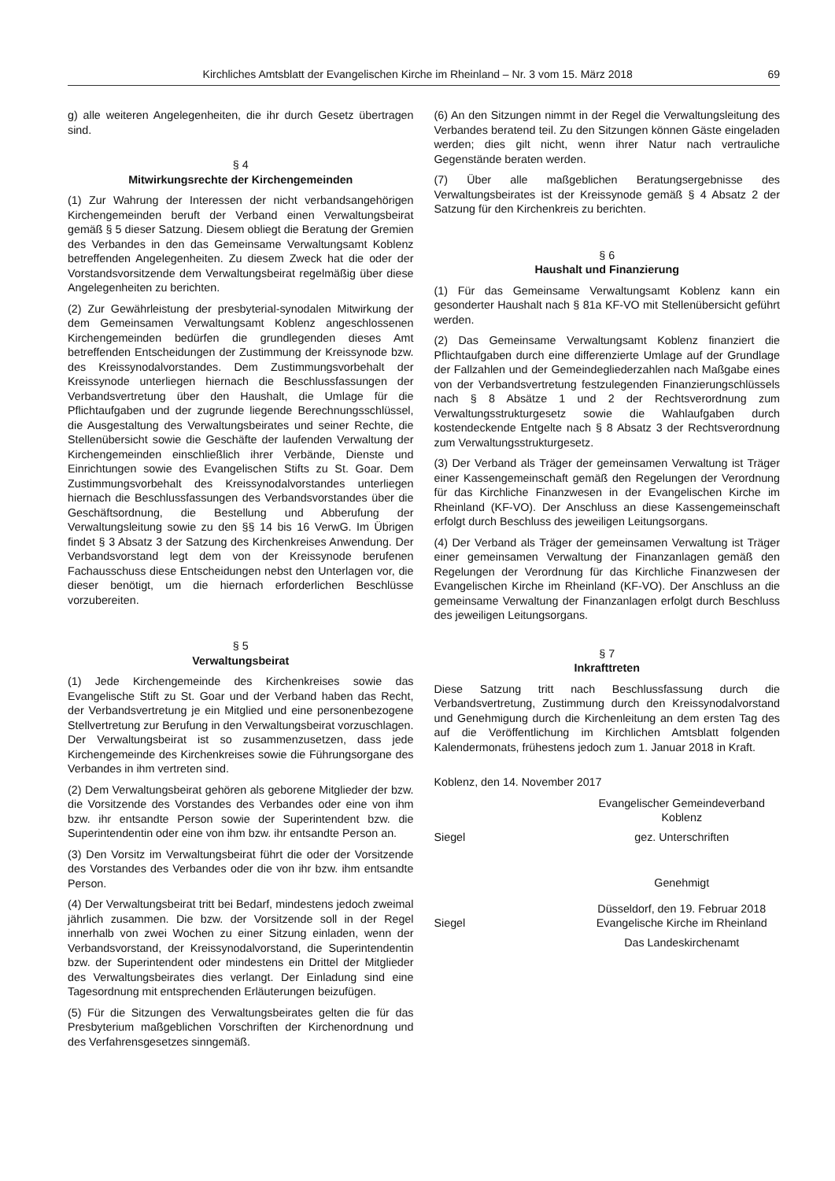Kirchliches Amtsblatt der Evangelischen Kirche im Rheinland – Nr. 3 vom 15. März 2018 69
g) alle weiteren Angelegenheiten, die ihr durch Gesetz übertragen sind.
§ 4
Mitwirkungsrechte der Kirchengemeinden
(1) Zur Wahrung der Interessen der nicht verbandsangehörigen Kirchengemeinden beruft der Verband einen Verwaltungsbeirat gemäß § 5 dieser Satzung. Diesem obliegt die Beratung der Gremien des Verbandes in den das Gemeinsame Verwaltungsamt Koblenz betreffenden Angelegenheiten. Zu diesem Zweck hat die oder der Vorstandsvorsitzende dem Verwaltungsbeirat regelmäßig über diese Angelegenheiten zu berichten.
(2) Zur Gewährleistung der presbyterial-synodalen Mitwirkung der dem Gemeinsamen Verwaltungsamt Koblenz angeschlossenen Kirchengemeinden bedürfen die grundlegenden dieses Amt betreffenden Entscheidungen der Zustimmung der Kreissynode bzw. des Kreissynodalvorstandes. Dem Zustimmungsvorbehalt der Kreissynode unterliegen hiernach die Beschlussfassungen der Verbandsvertretung über den Haushalt, die Umlage für die Pflichtaufgaben und der zugrunde liegende Berechnungsschlüssel, die Ausgestaltung des Verwaltungsbeirates und seiner Rechte, die Stellenübersicht sowie die Geschäfte der laufenden Verwaltung der Kirchengemeinden einschließlich ihrer Verbände, Dienste und Einrichtungen sowie des Evangelischen Stifts zu St. Goar. Dem Zustimmungsvorbehalt des Kreissynodalvorstandes unterliegen hiernach die Beschlussfassungen des Verbandsvorstandes über die Geschäftsordnung, die Bestellung und Abberufung der Verwaltungsleitung sowie zu den §§ 14 bis 16 VerwG. Im Übrigen findet § 3 Absatz 3 der Satzung des Kirchenkreises Anwendung. Der Verbandsvorstand legt dem von der Kreissynode berufenen Fachausschuss diese Entscheidungen nebst den Unterlagen vor, die dieser benötigt, um die hiernach erforderlichen Beschlüsse vorzubereiten.
§ 5
Verwaltungsbeirat
(1) Jede Kirchengemeinde des Kirchenkreises sowie das Evangelische Stift zu St. Goar und der Verband haben das Recht, der Verbandsvertretung je ein Mitglied und eine personenbezogene Stellvertretung zur Berufung in den Verwaltungsbeirat vorzuschlagen. Der Verwaltungsbeirat ist so zusammenzusetzen, dass jede Kirchengemeinde des Kirchenkreises sowie die Führungsorgane des Verbandes in ihm vertreten sind.
(2) Dem Verwaltungsbeirat gehören als geborene Mitglieder der bzw. die Vorsitzende des Vorstandes des Verbandes oder eine von ihm bzw. ihr entsandte Person sowie der Superintendent bzw. die Superintendentin oder eine von ihm bzw. ihr entsandte Person an.
(3) Den Vorsitz im Verwaltungsbeirat führt die oder der Vorsitzende des Vorstandes des Verbandes oder die von ihr bzw. ihm entsandte Person.
(4) Der Verwaltungsbeirat tritt bei Bedarf, mindestens jedoch zweimal jährlich zusammen. Die bzw. der Vorsitzende soll in der Regel innerhalb von zwei Wochen zu einer Sitzung einladen, wenn der Verbandsvorstand, der Kreissynodalvorstand, die Superintendentin bzw. der Superintendent oder mindestens ein Drittel der Mitglieder des Verwaltungsbeirates dies verlangt. Der Einladung sind eine Tagesordnung mit entsprechenden Erläuterungen beizufügen.
(5) Für die Sitzungen des Verwaltungsbeirates gelten die für das Presbyterium maßgeblichen Vorschriften der Kirchenordnung und des Verfahrensgesetzes sinngemäß.
(6) An den Sitzungen nimmt in der Regel die Verwaltungsleitung des Verbandes beratend teil. Zu den Sitzungen können Gäste eingeladen werden; dies gilt nicht, wenn ihrer Natur nach vertrauliche Gegenstände beraten werden.
(7) Über alle maßgeblichen Beratungsergebnisse des Verwaltungsbeirates ist der Kreissynode gemäß § 4 Absatz 2 der Satzung für den Kirchenkreis zu berichten.
§ 6
Haushalt und Finanzierung
(1) Für das Gemeinsame Verwaltungsamt Koblenz kann ein gesonderter Haushalt nach § 81a KF-VO mit Stellenübersicht geführt werden.
(2) Das Gemeinsame Verwaltungsamt Koblenz finanziert die Pflichtaufgaben durch eine differenzierte Umlage auf der Grundlage der Fallzahlen und der Gemeindegliederzahlen nach Maßgabe eines von der Verbandsvertretung festzulegenden Finanzierungschlüssels nach § 8 Absätze 1 und 2 der Rechtsverordnung zum Verwaltungsstrukturgesetz sowie die Wahlaufgaben durch kostendeckende Entgelte nach § 8 Absatz 3 der Rechtsverordnung zum Verwaltungsstrukturgesetz.
(3) Der Verband als Träger der gemeinsamen Verwaltung ist Träger einer Kassengemeinschaft gemäß den Regelungen der Verordnung für das Kirchliche Finanzwesen in der Evangelischen Kirche im Rheinland (KF-VO). Der Anschluss an diese Kassengemeinschaft erfolgt durch Beschluss des jeweiligen Leitungsorgans.
(4) Der Verband als Träger der gemeinsamen Verwaltung ist Träger einer gemeinsamen Verwaltung der Finanzanlagen gemäß den Regelungen der Verordnung für das Kirchliche Finanzwesen der Evangelischen Kirche im Rheinland (KF-VO). Der Anschluss an die gemeinsame Verwaltung der Finanzanlagen erfolgt durch Beschluss des jeweiligen Leitungsorgans.
§ 7
Inkrafttreten
Diese Satzung tritt nach Beschlussfassung durch die Verbandsvertretung, Zustimmung durch den Kreissynodalvorstand und Genehmigung durch die Kirchenleitung an dem ersten Tag des auf die Veröffentlichung im Kirchlichen Amtsblatt folgenden Kalendermonats, frühestens jedoch zum 1. Januar 2018 in Kraft.
Koblenz, den 14. November 2017
Evangelischer Gemeindeverband
Koblenz
Siegel gez. Unterschriften
Genehmigt
Siegel Düsseldorf, den 19. Februar 2018
Evangelische Kirche im Rheinland
Das Landeskirchenamt